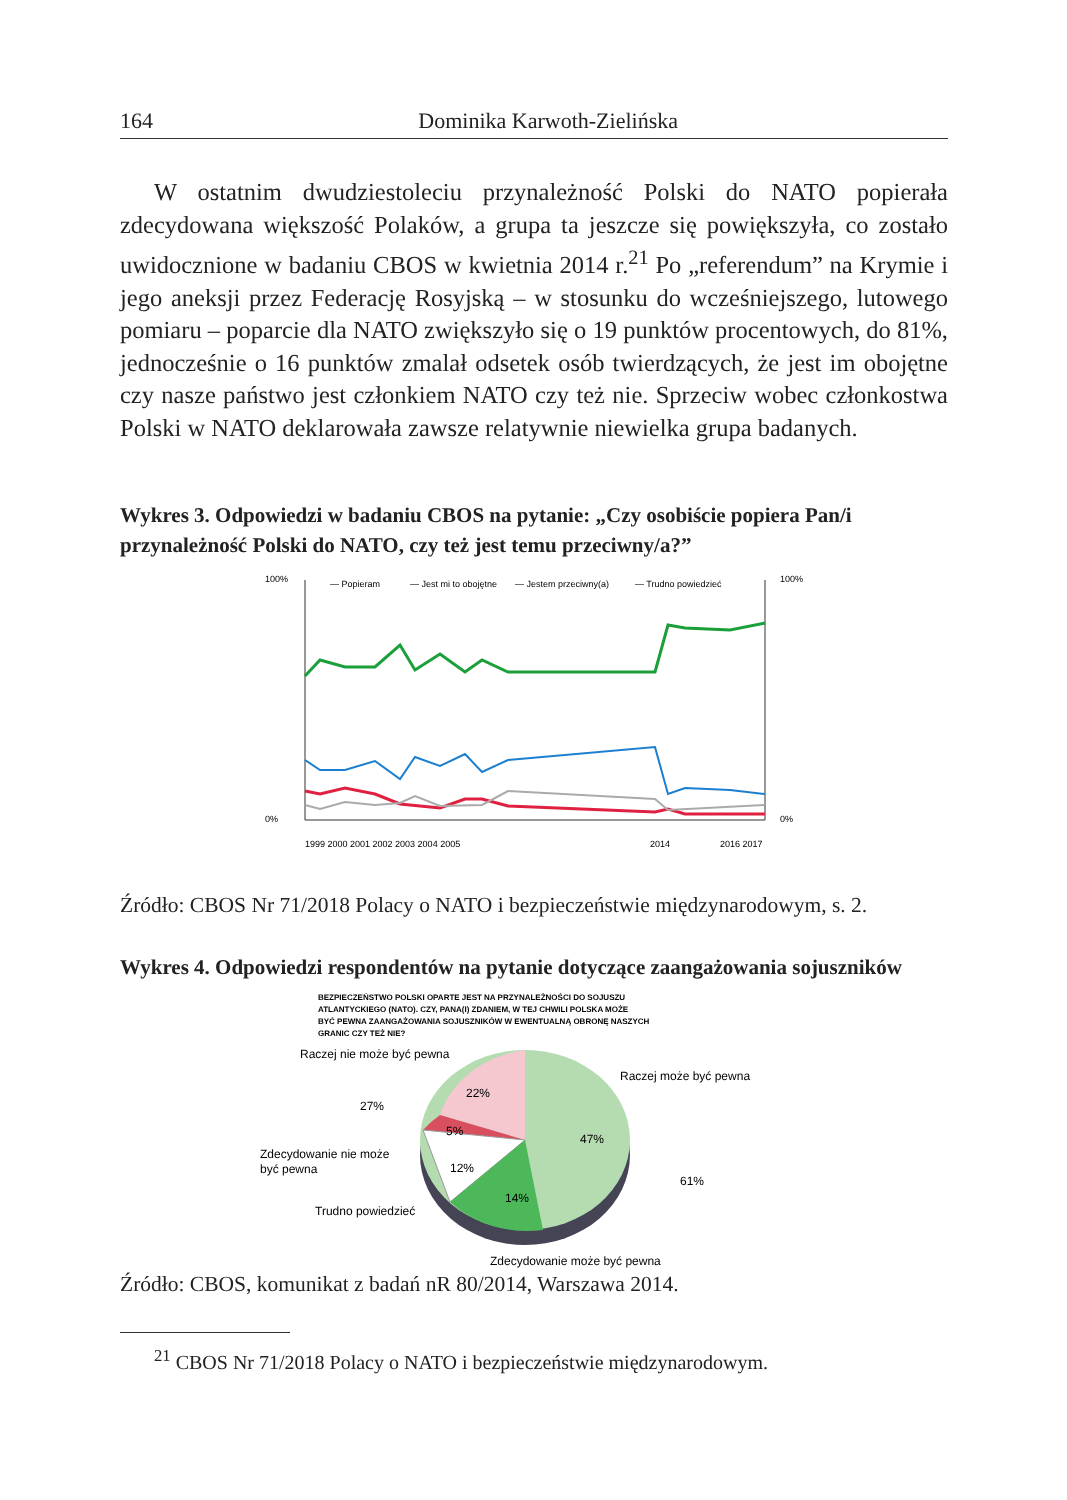164 Dominika Karwoth-Zielińska
W ostatnim dwudziestoleciu przynależność Polski do NATO popierała zdecydowana większość Polaków, a grupa ta jeszcze się powiększyła, co zostało uwidocznione w badaniu CBOS w kwietnia 2014 r.<sup>21</sup> Po „referendum” na Krymie i jego aneksji przez Federację Rosyjską – w stosunku do wcześniejszego, lutowego pomiaru – poparcie dla NATO zwiększyło się o 19 punktów procentowych, do 81%, jednocześnie o 16 punktów zmalał odsetek osób twierdzących, że jest im obojętne czy nasze państwo jest członkiem NATO czy też nie. Sprzeciw wobec członkostwa Polski w NATO deklarowała zawsze relatywnie niewielka grupa badanych.
Wykres 3. Odpowiedzi w badaniu CBOS na pytanie: „Czy osobiście popiera Pan/i przynależność Polski do NATO, czy też jest temu przeciwny/a?”
100%
0%
100%
0%
— Popieram
— Jest mi to obojętne
— Jestem przeciwny(a)
— Trudno powiedzieć
1999 2000 2001 2002 2003 2004 2005
2014
2016 2017
Źródło: CBOS Nr 71/2018 Polacy o NATO i bezpieczeństwie międzynarodowym, s. 2.
Wykres 4. Odpowiedzi respondentów na pytanie dotyczące zaangażowania sojuszników
BEZPIECZEŃSTWO POLSKI OPARTE JEST NA PRZYNALEŻNOŚCI DO SOJUSZU
ATLANTYCKIEGO (NATO). CZY, PANA(I) ZDANIEM, W TEJ CHWILI POLSKA MOŻE
BYĆ PEWNA ZAANGAŻOWANIA SOJUSZNIKÓW W EWENTUALNĄ OBRONĘ NASZYCH
GRANIC CZY TEŻ NIE?
22%
5%
12%
14%
47%
Raczej nie może być pewna
Raczej może być pewna
27%
61%
Zdecydowanie nie może
być pewna
Trudno powiedzieć
Zdecydowanie może być pewna
Źródło: CBOS, komunikat z badań nR 80/2014, Warszawa 2014.
<sup>21</sup> CBOS Nr 71/2018 Polacy o NATO i bezpieczeństwie międzynarodowym.